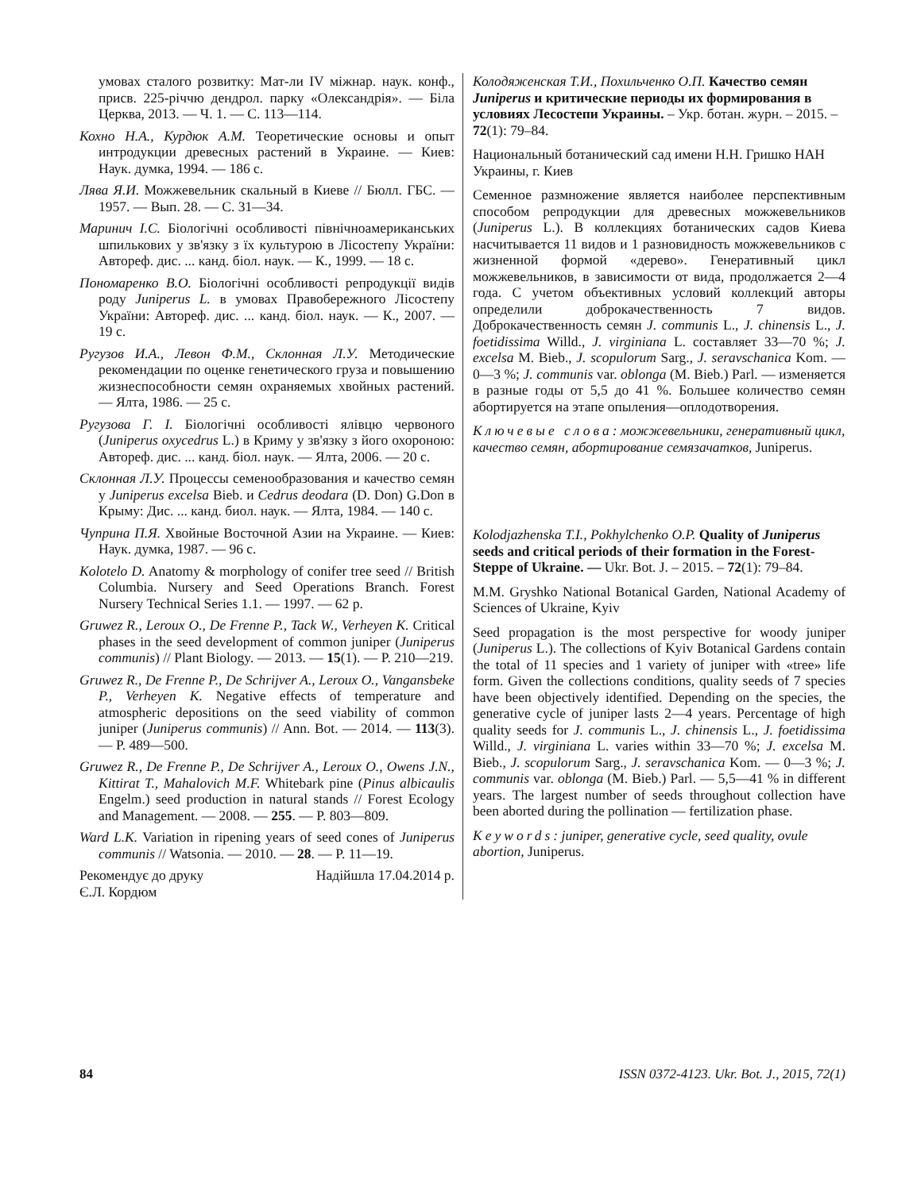умовах сталого розвитку: Мат-ли IV міжнар. наук. конф., присв. 225-річчю дендрол. парку «Олександрія». — Біла Церква, 2013. — Ч. 1. — С. 113—114.
Кохно Н.А., Курдюк А.М. Теоретические основы и опыт интродукции древесных растений в Украине. — Киев: Наук. думка, 1994. — 186 с.
Лява Я.И. Можжевельник скальный в Киеве // Бюлл. ГБС. — 1957. — Вып. 28. — С. 31—34.
Маринич І.С. Біологічні особливості північноамериканських шпилькових у зв'язку з їх культурою в Лісостепу України: Автореф. дис. ... канд. біол. наук. — К., 1999. — 18 с.
Пономаренко В.О. Біологічні особливості репродукції видів роду Juniperus L. в умовах Правобережного Лісостепу України: Автореф. дис. ... канд. біол. наук. — К., 2007. — 19 с.
Ругузов И.А., Левон Ф.М., Склонная Л.У. Методические рекомендации по оценке генетического груза и повышению жизнеспособности семян охраняемых хвойных растений. — Ялта, 1986. — 25 с.
Ругузова Г. І. Біологічні особливості ялівцю червоного (Juniperus oxycedrus L.) в Криму у зв'язку з його охороною: Автореф. дис. ... канд. біол. наук. — Ялта, 2006. — 20 с.
Склонная Л.У. Процессы семенообразования и качество семян у Juniperus excelsa Bieb. и Cedrus deodara (D. Don) G.Don в Крыму: Дис. ... канд. биол. наук. — Ялта, 1984. — 140 с.
Чуприна П.Я. Хвойные Восточной Азии на Украине. — Киев: Наук. думка, 1987. — 96 с.
Kolotelo D. Anatomy & morphology of conifer tree seed // British Columbia. Nursery and Seed Operations Branch. Forest Nursery Technical Series 1.1. — 1997. — 62 p.
Gruwez R., Leroux O., De Frenne P., Tack W., Verheyen K. Critical phases in the seed development of common juniper (Juniperus communis) // Plant Biology. — 2013. — 15(1). — P. 210—219.
Gruwez R., De Frenne P., De Schrijver A., Leroux O., Vangansbeke P., Verheyen K. Negative effects of temperature and atmospheric depositions on the seed viability of common juniper (Juniperus communis) // Ann. Bot. — 2014. — 113(3). — P. 489—500.
Gruwez R., De Frenne P., De Schrijver A., Leroux O., Owens J.N., Kittirat T., Mahalovich M.F. Whitebark pine (Pinus albicaulis Engelm.) seed production in natural stands // Forest Ecology and Management. — 2008. — 255. — P. 803—809.
Ward L.K. Variation in ripening years of seed cones of Juniperus communis // Watsonia. — 2010. — 28. — P. 11—19.
Рекомендує до друку
Є.Л. Кордюм Надійшла 17.04.2014 р.
Колодяженская Т.И., Похильченко О.П. Качество семян Juniperus и критические периоды их формирования в условиях Лесостепи Украины. – Укр. ботан. журн. – 2015. – 72(1): 79–84.
Национальный ботанический сад имени Н.Н. Гришко НАН Украины, г. Киев
Семенное размножение является наиболее перспективным способом репродукции для древесных можжевельников (Juniperus L.). В коллекциях ботанических садов Киева насчитывается 11 видов и 1 разновидность можжевельников с жизненной формой «дерево». Генеративный цикл можжевельников, в зависимости от вида, продолжается 2—4 года. С учетом объективных условий коллекций авторы определили доброкачественность 7 видов. Доброкачественность семян J. communis L., J. chinensis L., J. foetidissima Willd., J. virginiana L. составляет 33—70 %; J. excelsa M. Bieb., J. scopulorum Sarg., J. seravschanica Kom. — 0—3 %; J. communis var. oblonga (M. Bieb.) Parl. — изменяется в разные годы от 5,5 до 41 %. Большее количество семян абортируется на этапе опыления—оплодотворения.
Ключевые слова: можжевельники, генеративный цикл, качество семян, абортирование семязачатков, Juniperus.
Kolodjazhenska T.I., Pokhylchenko O.P. Quality of Juniperus seeds and critical periods of their formation in the Forest-Steppe of Ukraine. — Ukr. Bot. J. – 2015. – 72(1): 79–84.
M.M. Gryshko National Botanical Garden, National Academy of Sciences of Ukraine, Kyiv
Seed propagation is the most perspective for woody juniper (Juniperus L.). The collections of Kyiv Botanical Gardens contain the total of 11 species and 1 variety of juniper with «tree» life form. Given the collections conditions, quality seeds of 7 species have been objectively identified. Depending on the species, the generative cycle of juniper lasts 2—4 years. Percentage of high quality seeds for J. communis L., J. chinensis L., J. foetidissima Willd., J. virginiana L. varies within 33—70 %; J. excelsa M. Bieb., J. scopulorum Sarg., J. seravschanica Kom. — 0—3 %; J. communis var. oblonga (M. Bieb.) Parl. — 5,5—41 % in different years. The largest number of seeds throughout collection have been aborted during the pollination — fertilization phase.
Keywords: juniper, generative cycle, seed quality, ovule abortion, Juniperus.
84 ISSN 0372-4123. Ukr. Bot. J., 2015, 72(1)